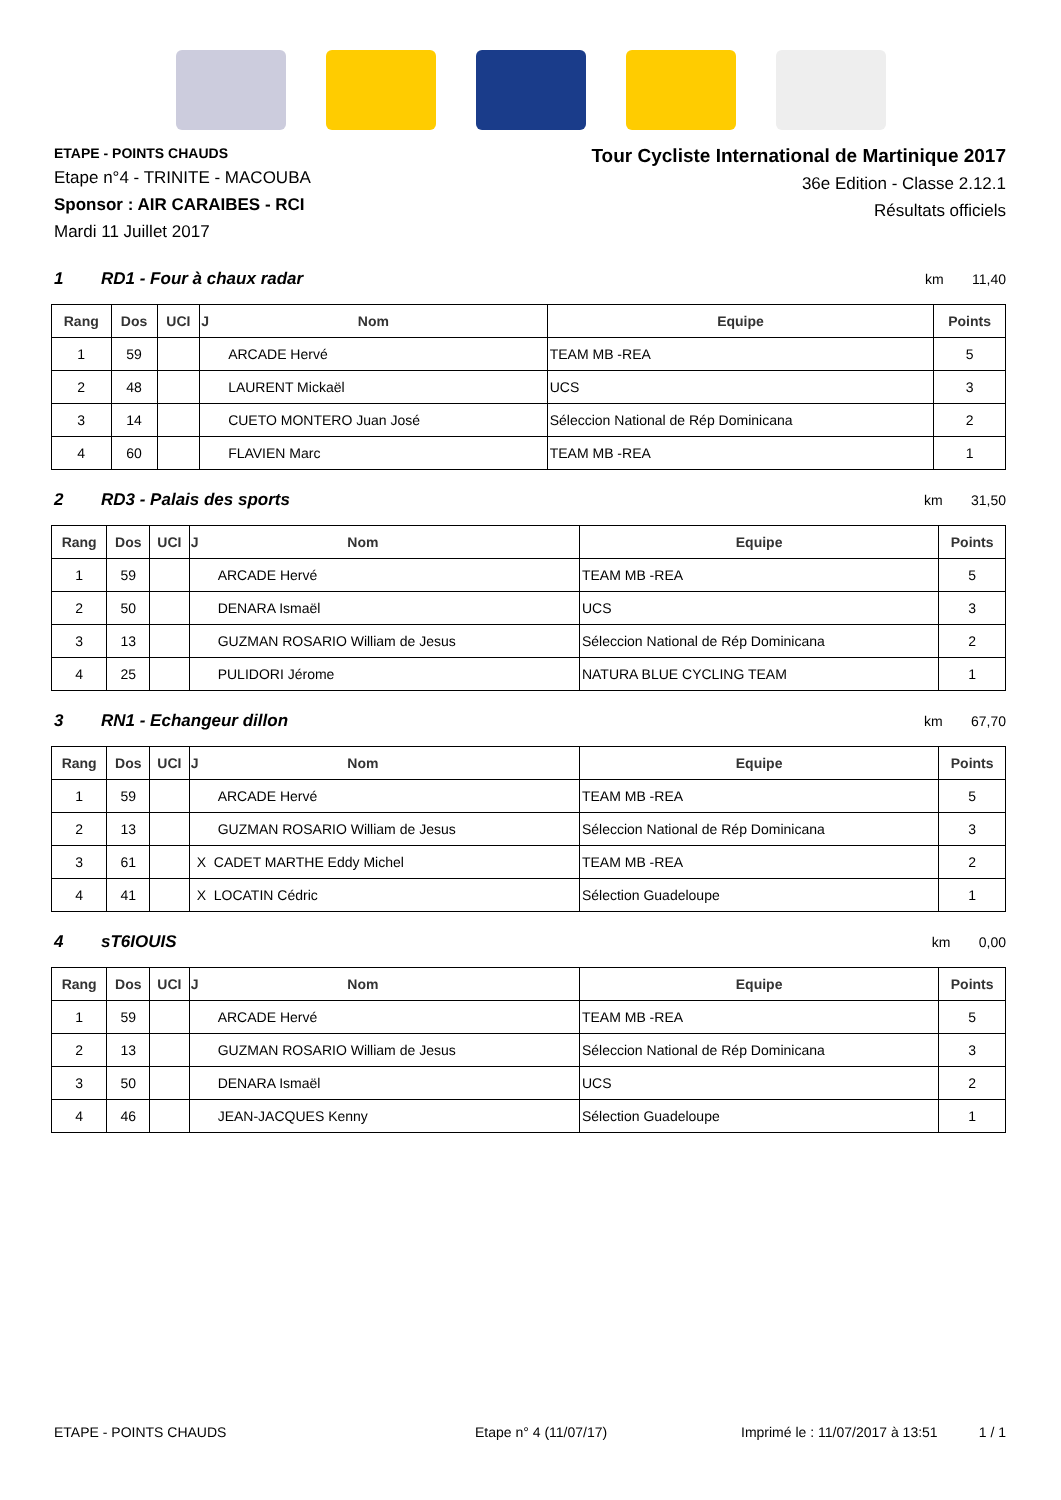ETAPE - POINTS CHAUDS
Etape n°4 - TRINITE - MACOUBA
Sponsor : AIR CARAIBES - RCI
Mardi 11 Juillet 2017
Tour Cycliste International de Martinique 2017
36e Edition - Classe 2.12.1
Résultats officiels
1 RD1 - Four à chaux radar km 11,40
| Rang | Dos | UCI | J Nom | Equipe | Points |
| --- | --- | --- | --- | --- | --- |
| 1 | 59 | | ARCADE Hervé | TEAM MB -REA | 5 |
| 2 | 48 | | LAURENT Mickaël | UCS | 3 |
| 3 | 14 | | CUETO MONTERO Juan José | Séleccion National de Rép Dominicana | 2 |
| 4 | 60 | | FLAVIEN Marc | TEAM MB -REA | 1 |
2 RD3 - Palais des sports km 31,50
| Rang | Dos | UCI | J Nom | Equipe | Points |
| --- | --- | --- | --- | --- | --- |
| 1 | 59 | | ARCADE Hervé | TEAM MB -REA | 5 |
| 2 | 50 | | DENARA Ismaël | UCS | 3 |
| 3 | 13 | | GUZMAN ROSARIO William de Jesus | Séleccion National de Rép Dominicana | 2 |
| 4 | 25 | | PULIDORI Jérome | NATURA BLUE CYCLING TEAM | 1 |
3 RN1 - Echangeur dillon km 67,70
| Rang | Dos | UCI | J Nom | Equipe | Points |
| --- | --- | --- | --- | --- | --- |
| 1 | 59 | | ARCADE Hervé | TEAM MB -REA | 5 |
| 2 | 13 | | GUZMAN ROSARIO William de Jesus | Séleccion National de Rép Dominicana | 3 |
| 3 | 61 | | X CADET MARTHE Eddy Michel | TEAM MB -REA | 2 |
| 4 | 41 | | X LOCATIN Cédric | Sélection Guadeloupe | 1 |
4 sT6IOUIS km 0,00
| Rang | Dos | UCI | J Nom | Equipe | Points |
| --- | --- | --- | --- | --- | --- |
| 1 | 59 | | ARCADE Hervé | TEAM MB -REA | 5 |
| 2 | 13 | | GUZMAN ROSARIO William de Jesus | Séleccion National de Rép Dominicana | 3 |
| 3 | 50 | | DENARA Ismaël | UCS | 2 |
| 4 | 46 | | JEAN-JACQUES Kenny | Sélection Guadeloupe | 1 |
ETAPE - POINTS CHAUDS Etape n° 4 (11/07/17) Imprimé le : 11/07/2017 à 13:51 1 / 1